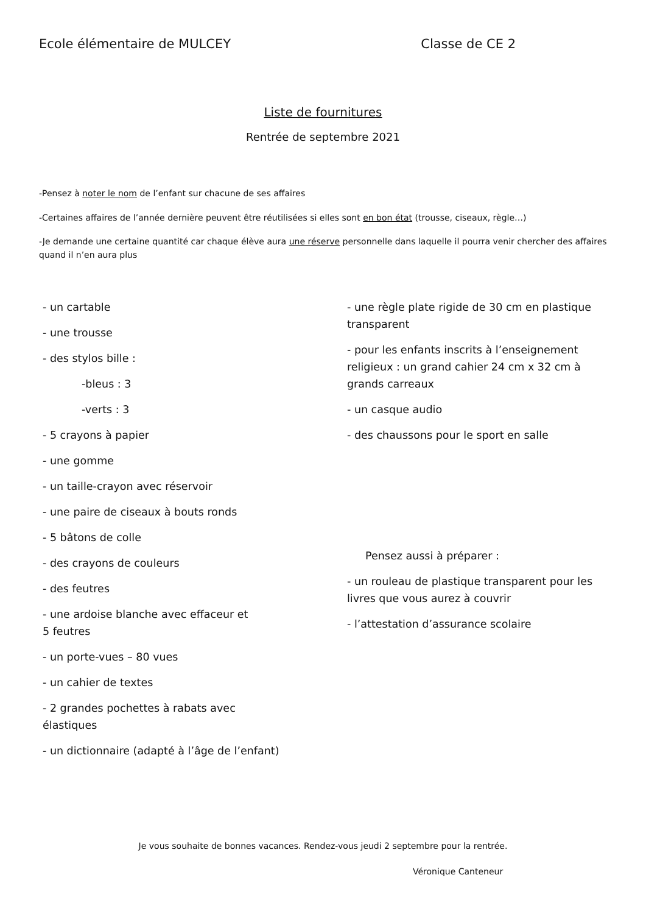Ecole élémentaire de MULCEY Classe de CE 2
Liste de fournitures
Rentrée de septembre 2021
-Pensez à noter le nom de l’enfant sur chacune de ses affaires
-Certaines affaires de l’année dernière peuvent être réutilisées si elles sont en bon état (trousse, ciseaux, règle…)
-Je demande une certaine quantité car chaque élève aura une réserve personnelle dans laquelle il pourra venir chercher des affaires quand il n’en aura plus
- un cartable
- une trousse
- des stylos bille :
-bleus : 3
-verts : 3
- 5 crayons à papier
- une gomme
- un taille-crayon avec réservoir
- une paire de ciseaux à bouts ronds
- 5 bâtons de colle
- des crayons de couleurs
- des feutres
- une ardoise blanche avec effaceur et
5 feutres
- un porte-vues – 80 vues
- un cahier de textes
- 2 grandes pochettes à rabats avec
élastiques
- un dictionnaire (adapté à l’âge de l’enfant)
- une règle plate rigide de 30 cm en plastique transparent
- pour les enfants inscrits à l’enseignement religieux : un grand cahier 24 cm x 32 cm à grands carreaux
- un casque audio
- des chaussons pour le sport en salle
Pensez aussi à préparer :
- un rouleau de plastique transparent pour les livres que vous aurez à couvrir
- l’attestation d’assurance scolaire
Je vous souhaite de bonnes vacances. Rendez-vous jeudi 2 septembre pour la rentrée.
Véronique Canteneur